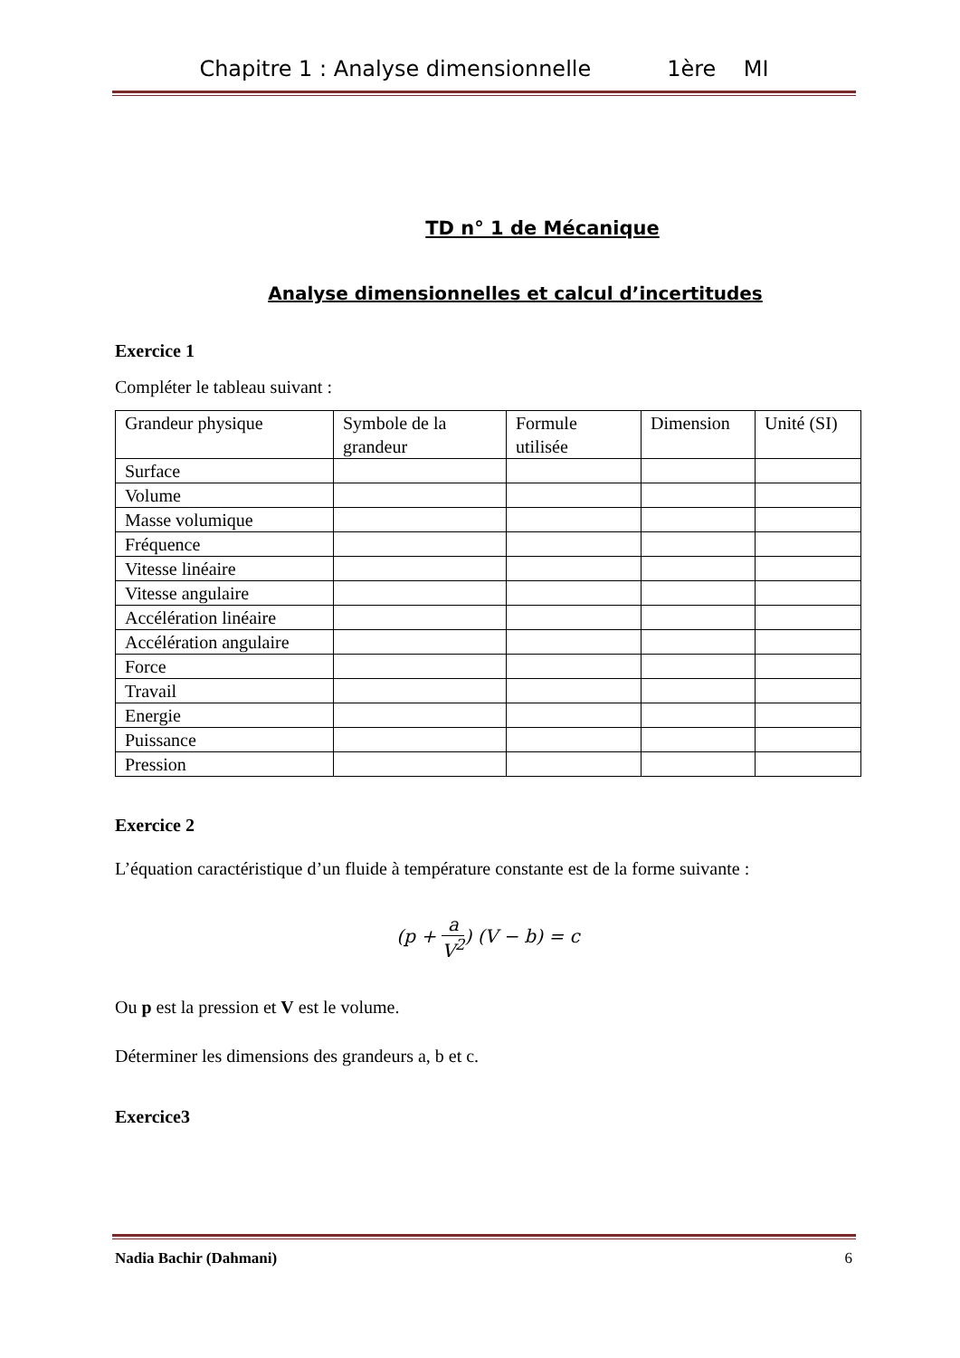Chapitre 1 : Analyse dimensionnelle 1ère MI
TD n° 1 de Mécanique
Analyse dimensionnelles et calcul d’incertitudes
Exercice 1
Compléter le tableau suivant :
| Grandeur physique | Symbole de la grandeur | Formule utilisée | Dimension | Unité (SI) |
| Surface | | | | |
| Volume | | | | |
| Masse volumique | | | | |
| Fréquence | | | | |
| Vitesse linéaire | | | | |
| Vitesse angulaire | | | | |
| Accélération linéaire | | | | |
| Accélération angulaire | | | | |
| Force | | | | |
| Travail | | | | |
| Energie | | | | |
| Puissance | | | | |
| Pression | | | | |
Exercice 2
L’équation caractéristique d’un fluide à température constante est de la forme suivante :
(p + a V<sup>2</sup>) (V − b) = c
Ou p est la pression et V est le volume.
Déterminer les dimensions des grandeurs a, b et c.
Exercice3
Nadia Bachir (Dahmani) 6